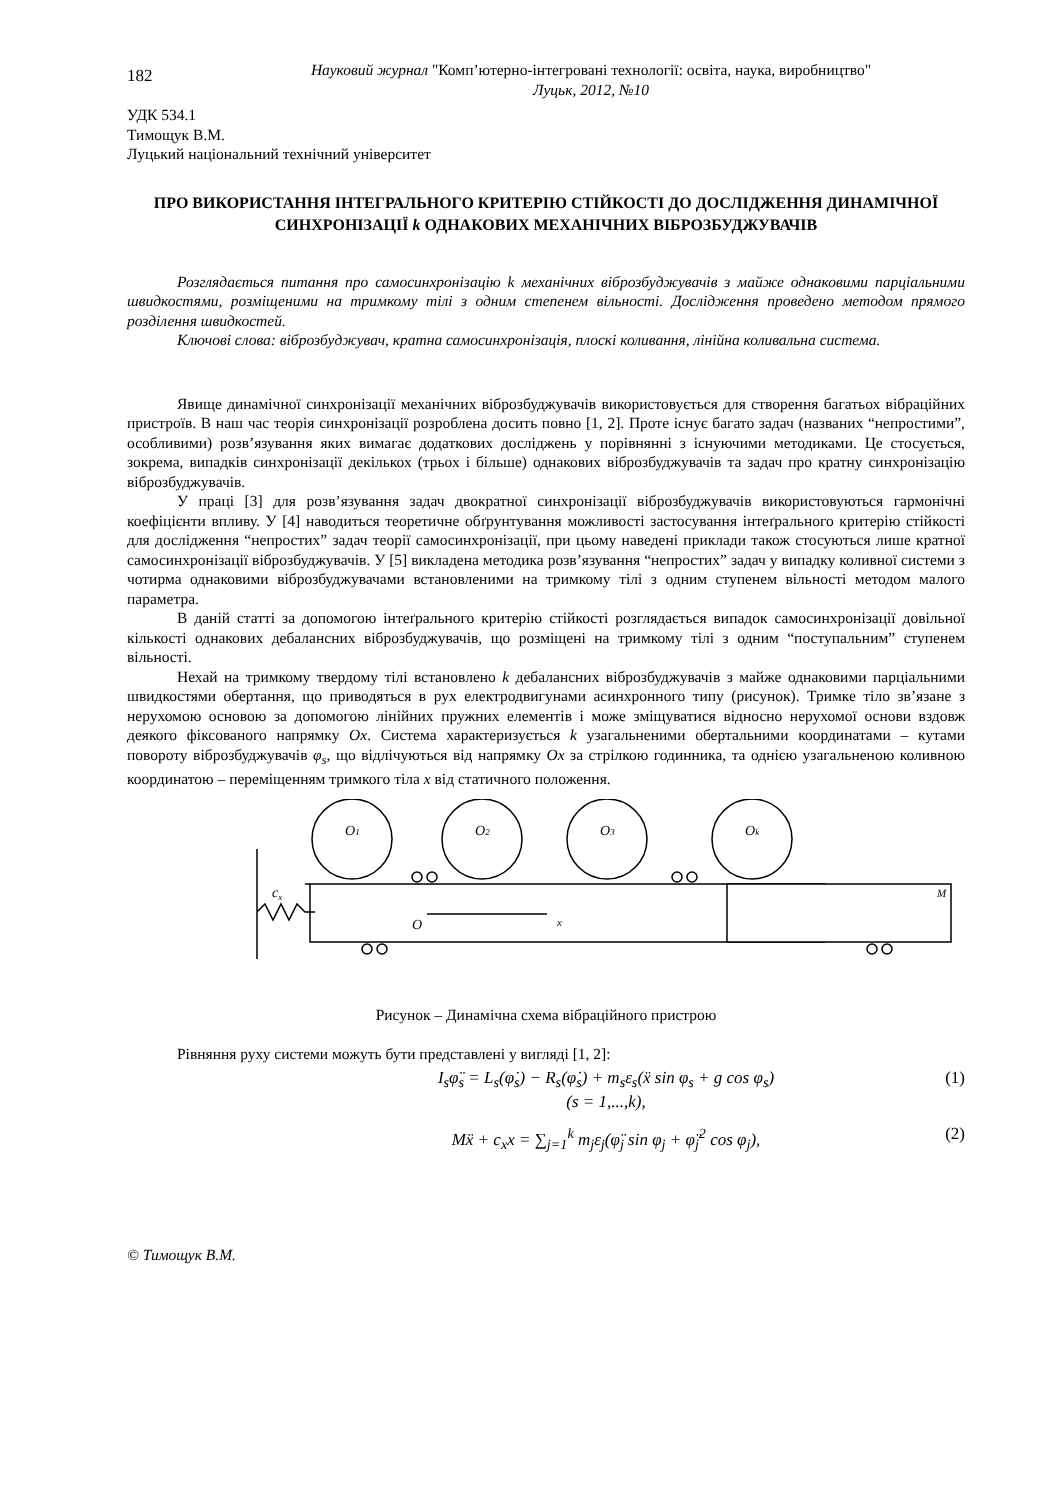182
Науковий журнал "Комп’ютерно-інтегровані технології: освіта, наука, виробництво"
Луцьк, 2012, №10
УДК 534.1
Тимощук В.М.
Луцький національний технічний університет
ПРО ВИКОРИСТАННЯ ІНТЕГРАЛЬНОГО КРИТЕРІЮ СТІЙКОСТІ ДО ДОСЛІДЖЕННЯ ДИНАМІЧНОЇ СИНХРОНІЗАЦІЇ k ОДНАКОВИХ МЕХАНІЧНИХ ВІБРОЗБУДЖУВАЧІВ
Розглядається питання про самосинхронізацію k механічних віброзбуджувачів з майже однаковими парціальними швидкостями, розміщеними на тримкому тілі з одним степенем вільності. Дослідження проведено методом прямого розділення швидкостей.
Ключові слова: віброзбуджувач, кратна самосинхронізація, плоскі коливання, лінійна коливальна система.
Явище динамічної синхронізації механічних віброзбуджувачів використовується для створення багатьох вібраційних пристроїв. В наш час теорія синхронізації розроблена досить повно [1, 2]. Проте існує багато задач (названих “непростими”, особливими) розв’язування яких вимагає додаткових досліджень у порівнянні з існуючими методиками. Це стосується, зокрема, випадків синхронізації декількох (трьох і більше) однакових віброзбуджувачів та задач про кратну синхронізацію віброзбуджувачів.
У праці [3] для розв’язування задач двократної синхронізації віброзбуджувачів використовуються гармонічні коефіцієнти впливу. У [4] наводиться теоретичне обґрунтування можливості застосування інтеґрального критерію стійкості для дослідження “непростих” задач теорії самосинхронізації, при цьому наведені приклади також стосуються лише кратної самосинхронізації віброзбуджувачів. У [5] викладена методика розв’язування “непростих” задач у випадку коливної системи з чотирма однаковими віброзбуджувачами встановленими на тримкому тілі з одним ступенем вільності методом малого параметра.
В даній статті за допомогою інтеґрального критерію стійкості розглядається випадок самосинхронізації довільної кількості однакових дебалансних віброзбуджувачів, що розміщені на тримкому тілі з одним “поступальним” ступенем вільності.
Нехай на тримкому твердому тілі встановлено k дебалансних віброзбуджувачів з майже однаковими парціальними швидкостями обертання, що приводяться в рух електродвигунами асинхронного типу (рисунок). Тримке тіло зв’язане з нерухомою основою за допомогою лінійних пружних елементів і може зміщуватися відносно нерухомої основи вздовж деякого фіксованого напрямку Ox. Система характеризується k узагальненими обертальними координатами – кутами повороту віброзбуджувачів φ<sub>s</sub>, що відлічуються від напрямку Ox за стрілкою годинника, та однією узагальненою коливною координатою – переміщенням тримкого тіла x від статичного положення.
cx
O1
O2
O3
Ok
O
x
M
Рисунок – Динамічна схема вібраційного пристрою
Рівняння руху системи можуть бути представлені у вигляді [1, 2]:
I<sub>s</sub>φ̈<sub>s</sub> = L<sub>s</sub>(φ̇<sub>s</sub>) − R<sub>s</sub>(φ̇<sub>s</sub>) + m<sub>s</sub>ε<sub>s</sub>(ẍ sin φ<sub>s</sub> + g cos φ<sub>s</sub>)
(s = 1,...,k),
(1)
Mẍ + c<sub>x</sub>x = ∑<sub>j=1</sub><sup>k</sup> m<sub>j</sub>ε<sub>j</sub>(φ̈<sub>j</sub> sin φ<sub>j</sub> + φ̈<sub>j</sub><sup>2</sup> cos φ<sub>j</sub>),
(2)
© Тимощук В.М.